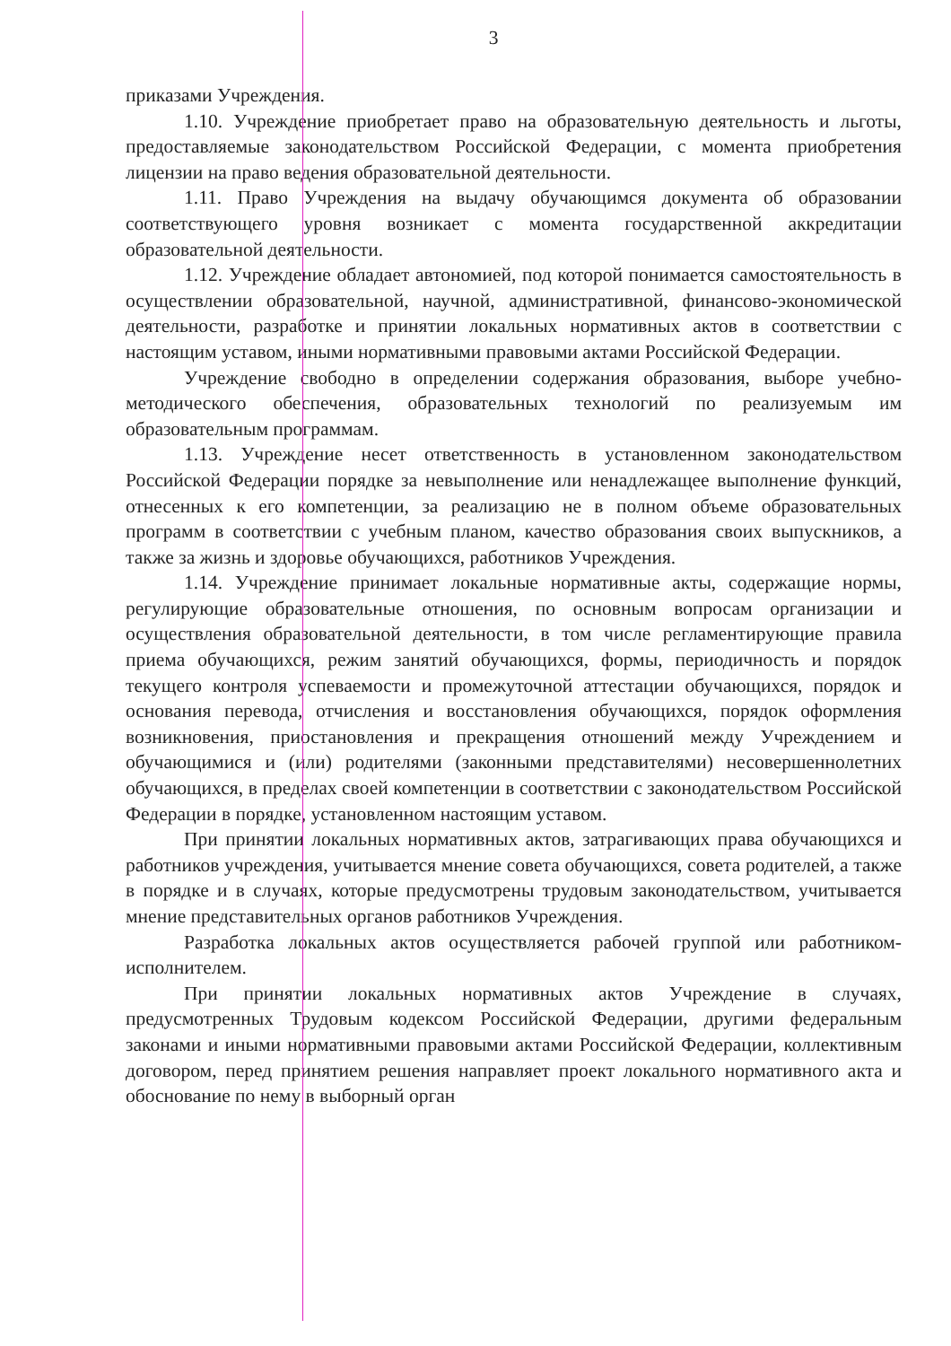3
приказами Учреждения.
1.10. Учреждение приобретает право на образовательную деятельность и льготы, предоставляемые законодательством Российской Федерации, с момента приобретения лицензии на право ведения образовательной деятельности.
1.11. Право Учреждения на выдачу обучающимся документа об образовании соответствующего уровня возникает с момента государственной аккредитации образовательной деятельности.
1.12. Учреждение обладает автономией, под которой понимается самостоятельность в осуществлении образовательной, научной, административной, финансово-экономической деятельности, разработке и принятии локальных нормативных актов в соответствии с настоящим уставом, иными нормативными правовыми актами Российской Федерации.
Учреждение свободно в определении содержания образования, выборе учебно-методического обеспечения, образовательных технологий по реализуемым им образовательным программам.
1.13. Учреждение несет ответственность в установленном законодательством Российской Федерации порядке за невыполнение или ненадлежащее выполнение функций, отнесенных к его компетенции, за реализацию не в полном объеме образовательных программ в соответствии с учебным планом, качество образования своих выпускников, а также за жизнь и здоровье обучающихся, работников Учреждения.
1.14. Учреждение принимает локальные нормативные акты, содержащие нормы, регулирующие образовательные отношения, по основным вопросам организации и осуществления образовательной деятельности, в том числе регламентирующие правила приема обучающихся, режим занятий обучающихся, формы, периодичность и порядок текущего контроля успеваемости и промежуточной аттестации обучающихся, порядок и основания перевода, отчисления и восстановления обучающихся, порядок оформления возникновения, приостановления и прекращения отношений между Учреждением и обучающимися и (или) родителями (законными представителями) несовершеннолетних обучающихся, в пределах своей компетенции в соответствии с законодательством Российской Федерации в порядке, установленном настоящим уставом.
При принятии локальных нормативных актов, затрагивающих права обучающихся и работников учреждения, учитывается мнение совета обучающихся, совета родителей, а также в порядке и в случаях, которые предусмотрены трудовым законодательством, учитывается мнение представительных органов работников Учреждения.
Разработка локальных актов осуществляется рабочей группой или работником-исполнителем.
При принятии локальных нормативных актов Учреждение в случаях, предусмотренных Трудовым кодексом Российской Федерации, другими федеральным законами и иными нормативными правовыми актами Российской Федерации, коллективным договором, перед принятием решения направляет проект локального нормативного акта и обоснование по нему в выборный орган